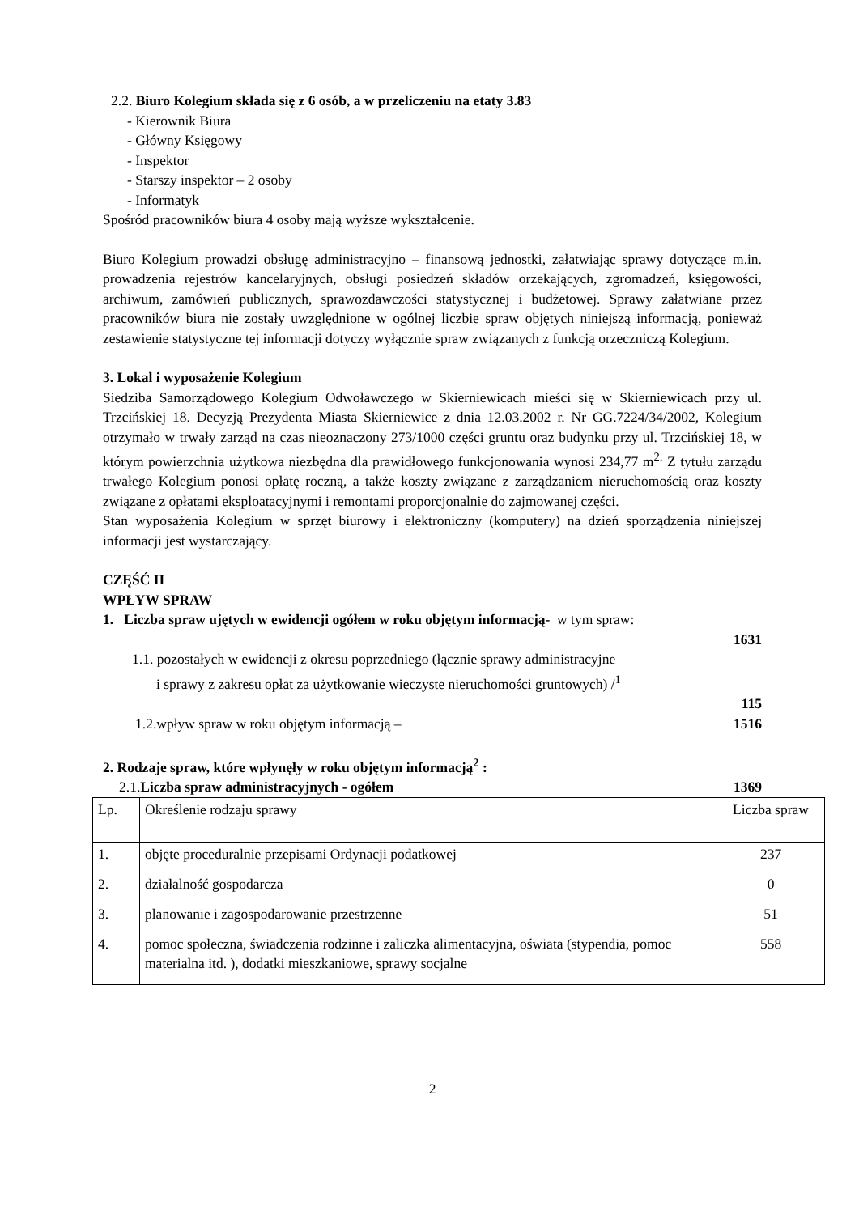2.2. Biuro Kolegium składa się z 6 osób, a w przeliczeniu na etaty 3.83
- Kierownik Biura
- Główny Księgowy
- Inspektor
- Starszy inspektor – 2 osoby
- Informatyk
Spośród pracowników biura 4 osoby mają wyższe wykształcenie.
Biuro Kolegium prowadzi obsługę administracyjno – finansową jednostki, załatwiając sprawy dotyczące m.in. prowadzenia rejestrów kancelaryjnych, obsługi posiedzeń składów orzekających, zgromadzeń, księgowości, archiwum, zamówień publicznych, sprawozdawczości statystycznej i budżetowej. Sprawy załatwiane przez pracowników biura nie zostały uwzględnione w ogólnej liczbie spraw objętych niniejszą informacją, ponieważ zestawienie statystyczne tej informacji dotyczy wyłącznie spraw związanych z funkcją orzeczniczą Kolegium.
3. Lokal i wyposażenie Kolegium
Siedziba Samorządowego Kolegium Odwoławczego w Skierniewicach mieści się w Skierniewicach przy ul. Trzcińskiej 18. Decyzją Prezydenta Miasta Skierniewice z dnia 12.03.2002 r. Nr GG.7224/34/2002, Kolegium otrzymało w trwały zarząd na czas nieoznaczony 273/1000 części gruntu oraz budynku przy ul. Trzcińskiej 18, w którym powierzchnia użytkowa niezbędna dla prawidłowego funkcjonowania wynosi 234,77 m<sup>2.</sup> Z tytułu zarządu trwałego Kolegium ponosi opłatę roczną, a także koszty związane z zarządzaniem nieruchomością oraz koszty związane z opłatami eksploatacyjnymi i remontami proporcjonalnie do zajmowanej części.
Stan wyposażenia Kolegium w sprzęt biurowy i elektroniczny (komputery) na dzień sporządzenia niniejszej informacji jest wystarczający.
CZĘŚĆ II
WPŁYW SPRAW
1. Liczba spraw ujętych w ewidencji ogółem w roku objętym informacją- w tym spraw:
1631
1.1. pozostałych w ewidencji z okresu poprzedniego (łącznie sprawy administracyjne
i sprawy z zakresu opłat za użytkowanie wieczyste nieruchomości gruntowych) /<sup>1</sup>
115
1.2.wpływ spraw w roku objętym informacją – 1516
2. Rodzaje spraw, które wpłynęły w roku objętym informacją<sup>2</sup> :
2.1.Liczba spraw administracyjnych - ogółem 1369
| Lp. | Określenie rodzaju sprawy | Liczba spraw |
| 1. | objęte proceduralnie przepisami Ordynacji podatkowej | 237 |
| 2. | działalność gospodarcza | 0 |
| 3. | planowanie i zagospodarowanie przestrzenne | 51 |
| 4. | pomoc społeczna, świadczenia rodzinne i zaliczka alimentacyjna, oświata (stypendia, pomoc materialna itd. ), dodatki mieszkaniowe, sprawy socjalne | 558 |
2